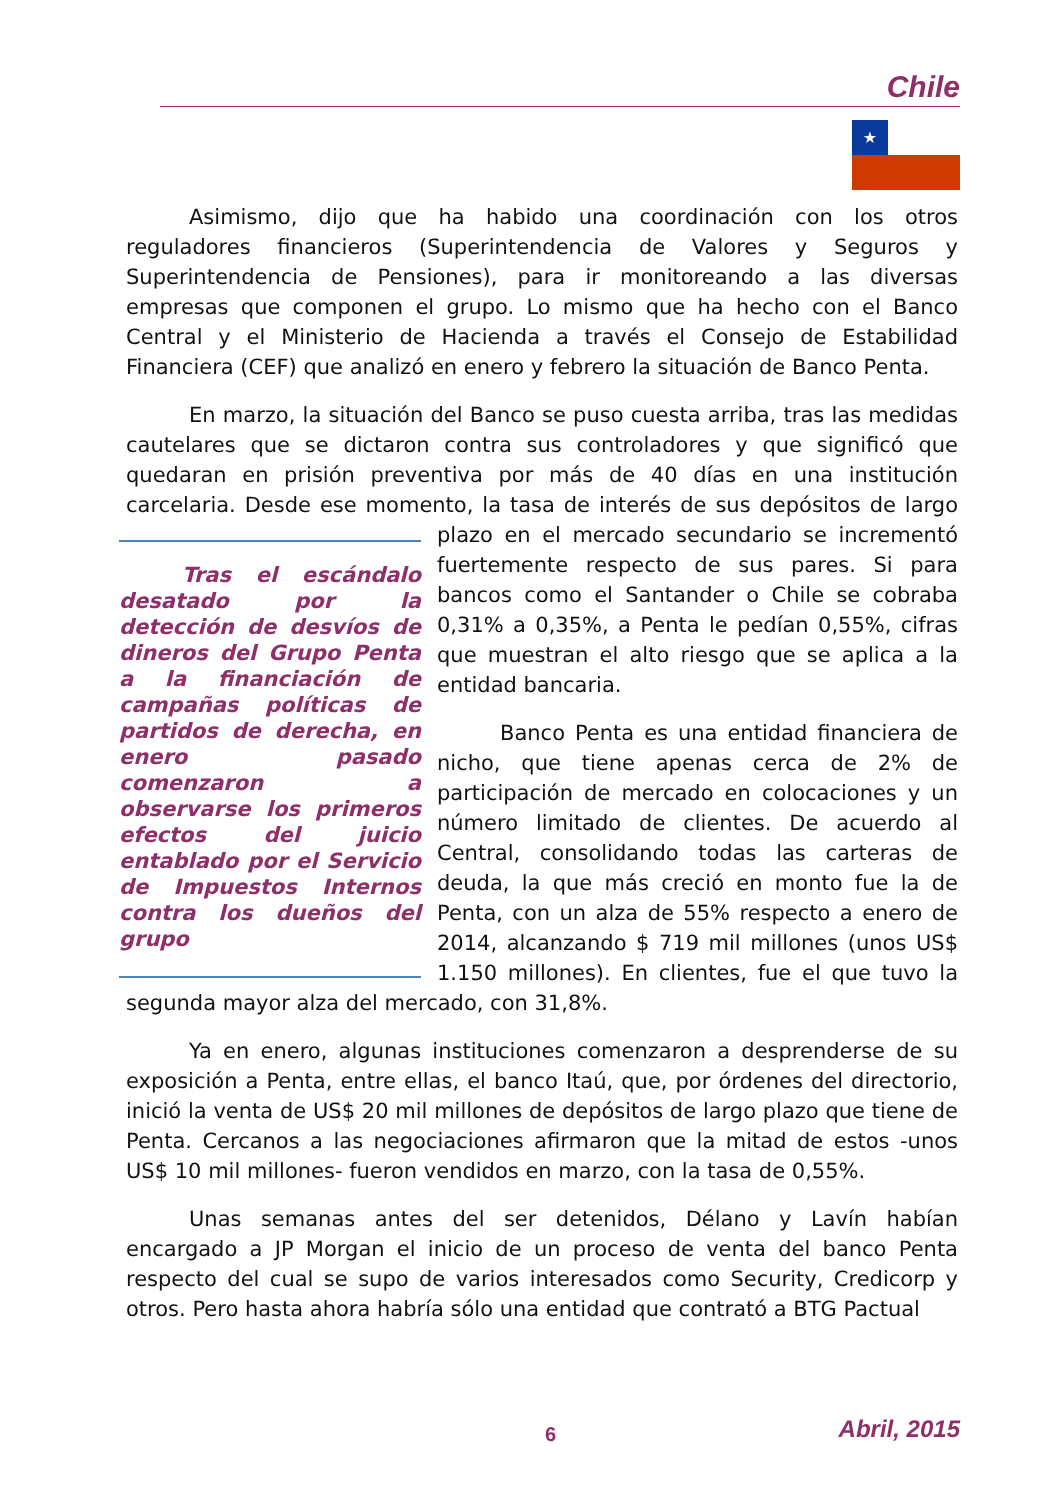Chile
★
Asimismo, dijo que ha habido una coordinación con los otros reguladores financieros (Superintendencia de Valores y Seguros y Superintendencia de Pensiones), para ir monitoreando a las diversas empresas que componen el grupo. Lo mismo que ha hecho con el Banco Central y el Ministerio de Hacienda a través el Consejo de Estabilidad Financiera (CEF) que analizó en enero y febrero la situación de Banco Penta.
En marzo, la situación del Banco se puso cuesta arriba, tras las medidas cautelares que se dictaron contra sus controladores y que significó que quedaran en prisión preventiva por más de 40 días en una institución carcelaria. Desde ese momento, la tasa de interés de sus depósitos de largo
Tras el escándalo desatado por la detección de desvíos de dineros del Grupo Penta a la financiación de campañas políticas de partidos de derecha, en enero pasado comenzaron a observarse los primeros efectos del juicio entablado por el Servicio de Impuestos Internos contra los dueños del grupo
plazo en el mercado secundario se incrementó fuertemente respecto de sus pares. Si para bancos como el Santander o Chile se cobraba 0,31% a 0,35%, a Penta le pedían 0,55%, cifras que muestran el alto riesgo que se aplica a la entidad bancaria.
Banco Penta es una entidad financiera de nicho, que tiene apenas cerca de 2% de participación de mercado en colocaciones y un número limitado de clientes. De acuerdo al Central, consolidando todas las carteras de deuda, la que más creció en monto fue la de Penta, con un alza de 55% respecto a enero de 2014, alcanzando $ 719 mil millones (unos US$ 1.150 millones). En clientes, fue el que tuvo la segunda mayor alza del mercado, con 31,8%.
Ya en enero, algunas instituciones comenzaron a desprenderse de su exposición a Penta, entre ellas, el banco Itaú, que, por órdenes del directorio, inició la venta de US$ 20 mil millones de depósitos de largo plazo que tiene de Penta. Cercanos a las negociaciones afirmaron que la mitad de estos -unos US$ 10 mil millones- fueron vendidos en marzo, con la tasa de 0,55%.
Unas semanas antes del ser detenidos, Délano y Lavín habían encargado a JP Morgan el inicio de un proceso de venta del banco Penta respecto del cual se supo de varios interesados como Security, Credicorp y otros. Pero hasta ahora habría sólo una entidad que contrató a BTG Pactual
6 Abril, 2015